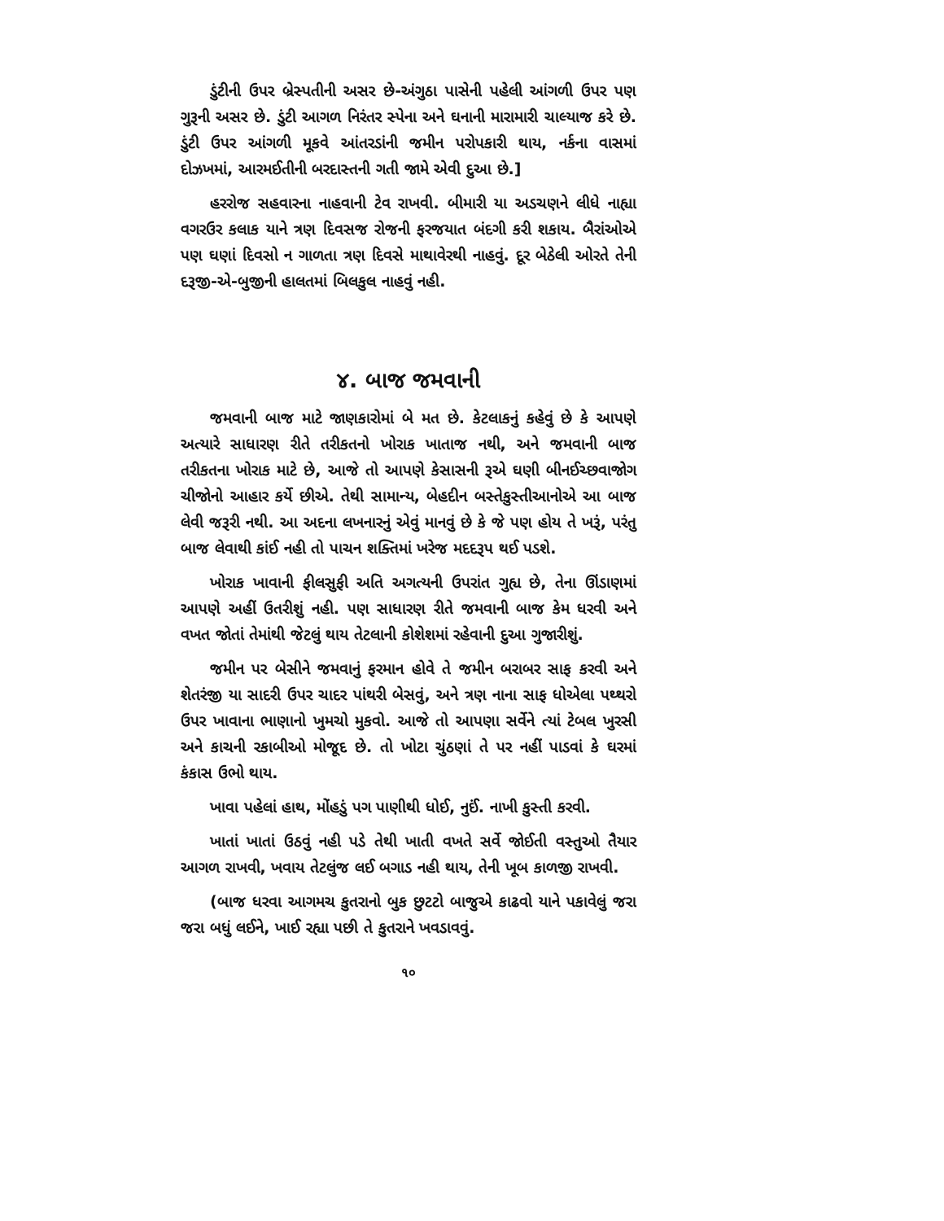ડુંટીની ઉપર બ્રેસ્પતીની અસર છે-અંગુઠા પાસેની પહેલી આંગળી ઉપર પણ ગુરૂની અસર છે. ડુંટી આગળ નિરંતર સ્પેના અને ઘનાની મારામારી ચાલ્યાજ કરે છે. ડુંટી ઉપર આંગળી મૂકવે આંતરડાંની જમીન પરોપકારી થાય, નર્કના વાસમાં દોઝખમાં, આરમઈતીની બરદાસ્તની ગતી જામે એવી દુઆ છે.]
હરરોજ સહવારના નાહવાની ટેવ રાખવી. બીમારી યા અડચણને લીધે નાહ્યા વગરઉર કલાક યાને ત્રણ દિવસજ રોજની ફરજયાત બંદગી કરી શકાય. બૈરાંઓએ પણ ઘણાં દિવસો ન ગાળતા ત્રણ દિવસે માથાવેરથી નાહવું. દૂર બેઠેલી ઓરતે તેની દરૂજી-એ-બુજીની હાલતમાં બિલકુલ નાહવું નહી.
૪. બાજ જમવાની
જમવાની બાજ માટે જાણકારોમાં બે મત છે. કેટલાકનું કહેવું છે કે આપણે અત્યારે સાધારણ રીતે તરીકતનો ખોરાક ખાતાજ નથી, અને જમવાની બાજ તરીકતના ખોરાક માટે છે, આજે તો આપણે કેસાસની રૂએ ઘણી બીનઈચ્છવાજોગ ચીજોનો આહાર કર્યે છીએ. તેથી સામાન્ય, બેહદીન બસ્તેકુસ્તીઆનોએ આ બાજ લેવી જરૂરી નથી. આ અદના લખનારનું એવું માનવું છે કે જે પણ હોય તે ખરૂં, પરંતુ બાજ લેવાથી કાંઈ નહી તો પાચન શક્તિમાં ખરેજ મદદરૂપ થઈ પડશે.
ખોરાક ખાવાની ફીલસુફી અતિ અગત્યની ઉપરાંત ગુહ્ય છે, તેના ઊંડાણમાં આપણે અહીં ઉતરીશું નહી. પણ સાધારણ રીતે જમવાની બાજ કેમ ધરવી અને વખત જોતાં તેમાંથી જેટલું થાય તેટલાની કોશેશમાં રહેવાની દુઆ ગુજારીશું.
જમીન પર બેસીને જમવાનું ફરમાન હોવે તે જમીન બરાબર સાફ કરવી અને શેતરંજી યા સાદરી ઉપર ચાદર પાંથરી બેસવું, અને ત્રણ નાના સાફ ધોએલા પથ્થરો ઉપર ખાવાના ભાણાનો ખુમચો મુકવો. આજે તો આપણા સર્વેને ત્યાં ટેબલ ખુરસી અને કાચની રકાબીઓ મોજૂદ છે. તો ખોટા ચુંઠણાં તે પર નહીં પાડવાં કે ઘરમાં કંકાસ ઉભો થાય.
ખાવા પહેલાં હાથ, મોંહડું પગ પાણીથી ધોઈ, નુઈં. નાખી કુસ્તી કરવી.
ખાતાં ખાતાં ઉઠવું નહી પડે તેથી ખાતી વખતે સર્વે જોઈતી વસ્તુઓ તૈયાર આગળ રાખવી, ખવાય તેટલુંજ લઈ બગાડ નહી થાય, તેની ખૂબ કાળજી રાખવી.
(બાજ ધરવા આગમચ કુતરાનો બુક છુટટો બાજુએ કાઢવો યાને પકાવેલું જરા જરા બધું લઈને, ખાઈ રહ્યા પછી તે કુતરાને ખવડાવવું.
૧૦